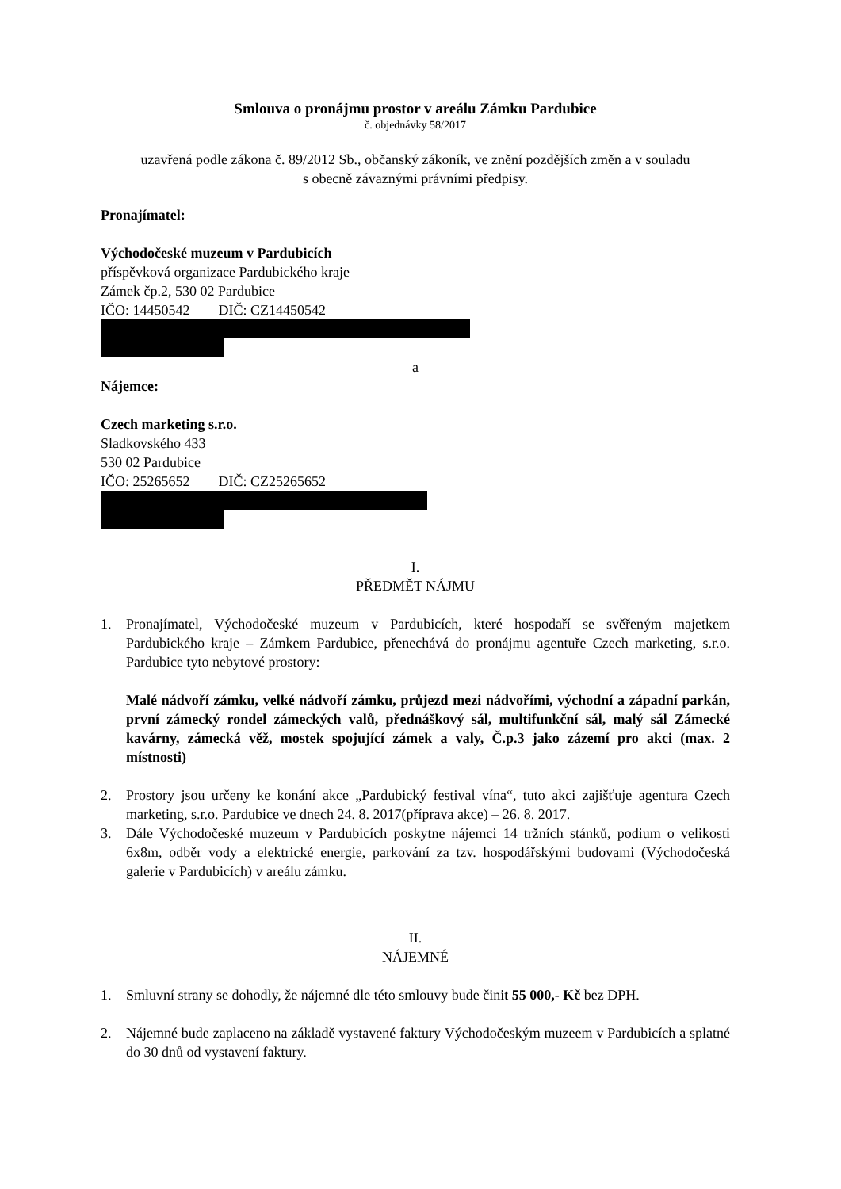Smlouva o pronájmu prostor v areálu Zámku Pardubice
č. objednávky 58/2017
uzavřená podle zákona č. 89/2012 Sb., občanský zákoník, ve znění pozdějších změn a v souladu
s obecně závaznými právními předpisy.
Pronajímatel:
Východočeské muzeum v Pardubicích
příspěvková organizace Pardubického kraje
Zámek čp.2, 530 02 Pardubice
IČO: 14450542 DIČ: CZ14450542
a
Nájemce:
Czech marketing s.r.o.
Sladkovského 433
530 02 Pardubice
IČO: 25265652 DIČ: CZ25265652
I.
PŘEDMĚT NÁJMU
1. Pronajímatel, Východočeské muzeum v Pardubicích, které hospodaří se svěřeným majetkem Pardubického kraje – Zámkem Pardubice, přenechává do pronájmu agentuře Czech marketing, s.r.o. Pardubice tyto nebytové prostory:
Malé nádvoří zámku, velké nádvoří zámku, průjezd mezi nádvořími, východní a západní parkán, první zámecký rondel zámeckých valů, přednáškový sál, multifunkční sál, malý sál Zámecké kavárny, zámecká věž, mostek spojující zámek a valy, Č.p.3 jako zázemí pro akci (max. 2 místnosti)
2. Prostory jsou určeny ke konání akce „Pardubický festival vína“, tuto akci zajišťuje agentura Czech marketing, s.r.o. Pardubice ve dnech 24. 8. 2017(příprava akce) – 26. 8. 2017.
3. Dále Východočeské muzeum v Pardubicích poskytne nájemci 14 tržních stánků, podium o velikosti 6x8m, odběr vody a elektrické energie, parkování za tzv. hospodářskými budovami (Východočeská galerie v Pardubicích) v areálu zámku.
II.
NÁJEMNÉ
1. Smluvní strany se dohodly, že nájemné dle této smlouvy bude činit 55 000,- Kč bez DPH.
2. Nájemné bude zaplaceno na základě vystavené faktury Východočeským muzeem v Pardubicích a splatné do 30 dnů od vystavení faktury.